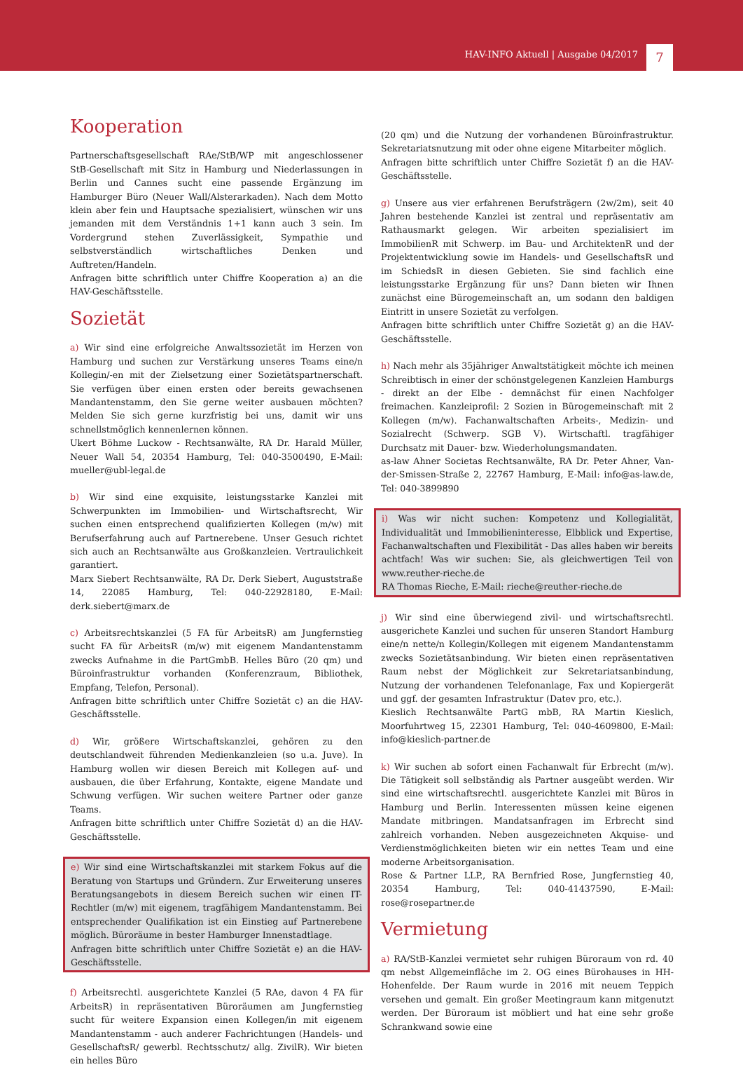HAV-INFO Aktuell | Ausgabe 04/2017 7
Kooperation
Partnerschaftsgesellschaft RAe/StB/WP mit angeschlossener StB-Gesellschaft mit Sitz in Hamburg und Niederlassungen in Berlin und Cannes sucht eine passende Ergänzung im Hamburger Büro (Neuer Wall/Alsterarkaden). Nach dem Motto klein aber fein und Hauptsache spezialisiert, wünschen wir uns jemanden mit dem Verständnis 1+1 kann auch 3 sein. Im Vordergrund stehen Zuverlässigkeit, Sympathie und selbstverständlich wirtschaftliches Denken und Auftreten/Handeln.
Anfragen bitte schriftlich unter Chiffre Kooperation a) an die HAV-Geschäftsstelle.
Sozietät
a) Wir sind eine erfolgreiche Anwaltssozietät im Herzen von Hamburg und suchen zur Verstärkung unseres Teams eine/n Kollegin/-en mit der Zielsetzung einer Sozietätspartnerschaft. Sie verfügen über einen ersten oder bereits gewachsenen Mandantenstamm, den Sie gerne weiter ausbauen möchten? Melden Sie sich gerne kurzfristig bei uns, damit wir uns schnellstmöglich kennenlernen können.
Ukert Böhme Luckow - Rechtsanwälte, RA Dr. Harald Müller, Neuer Wall 54, 20354 Hamburg, Tel: 040-3500490, E-Mail: mueller@ubl-legal.de
b) Wir sind eine exquisite, leistungsstarke Kanzlei mit Schwerpunkten im Immobilien- und Wirtschaftsrecht, Wir suchen einen entsprechend qualifizierten Kollegen (m/w) mit Berufserfahrung auch auf Partnerebene. Unser Gesuch richtet sich auch an Rechtsanwälte aus Großkanzleien. Vertraulichkeit garantiert.
Marx Siebert Rechtsanwälte, RA Dr. Derk Siebert, Auguststraße 14, 22085 Hamburg, Tel: 040-22928180, E-Mail: derk.siebert@marx.de
c) Arbeitsrechtskanzlei (5 FA für ArbeitsR) am Jungfernstieg sucht FA für ArbeitsR (m/w) mit eigenem Mandantenstamm zwecks Aufnahme in die PartGmbB. Helles Büro (20 qm) und Büroinfrastruktur vorhanden (Konferenzraum, Bibliothek, Empfang, Telefon, Personal).
Anfragen bitte schriftlich unter Chiffre Sozietät c) an die HAV-Geschäftsstelle.
d) Wir, größere Wirtschaftskanzlei, gehören zu den deutschlandweit führenden Medienkanzleien (so u.a. Juve). In Hamburg wollen wir diesen Bereich mit Kollegen auf- und ausbauen, die über Erfahrung, Kontakte, eigene Mandate und Schwung verfügen. Wir suchen weitere Partner oder ganze Teams.
Anfragen bitte schriftlich unter Chiffre Sozietät d) an die HAV-Geschäftsstelle.
e) Wir sind eine Wirtschaftskanzlei mit starkem Fokus auf die Beratung von Startups und Gründern. Zur Erweiterung unseres Beratungsangebots in diesem Bereich suchen wir einen IT-Rechtler (m/w) mit eigenem, tragfähigem Mandantenstamm. Bei entsprechender Qualifikation ist ein Einstieg auf Partnerebene möglich. Büroräume in bester Hamburger Innenstadtlage.
Anfragen bitte schriftlich unter Chiffre Sozietät e) an die HAV-Geschäftsstelle.
f) Arbeitsrechtl. ausgerichtete Kanzlei (5 RAe, davon 4 FA für ArbeitsR) in repräsentativen Büroräumen am Jungfernstieg sucht für weitere Expansion einen Kollegen/in mit eigenem Mandantenstamm - auch anderer Fachrichtungen (Handels- und GesellschaftsR/ gewerbl. Rechtsschutz/ allg. ZivilR). Wir bieten ein helles Büro
(20 qm) und die Nutzung der vorhandenen Büroinfrastruktur. Sekretariatsnutzung mit oder ohne eigene Mitarbeiter möglich.
Anfragen bitte schriftlich unter Chiffre Sozietät f) an die HAV-Geschäftsstelle.
g) Unsere aus vier erfahrenen Berufsträgern (2w/2m), seit 40 Jahren bestehende Kanzlei ist zentral und repräsentativ am Rathausmarkt gelegen. Wir arbeiten spezialisiert im ImmobilienR mit Schwerp. im Bau- und ArchitektenR und der Projektentwicklung sowie im Handels- und GesellschaftsR und im SchiedsR in diesen Gebieten. Sie sind fachlich eine leistungsstarke Ergänzung für uns? Dann bieten wir Ihnen zunächst eine Bürogemeinschaft an, um sodann den baldigen Eintritt in unsere Sozietät zu verfolgen.
Anfragen bitte schriftlich unter Chiffre Sozietät g) an die HAV-Geschäftsstelle.
h) Nach mehr als 35jähriger Anwaltstätigkeit möchte ich meinen Schreibtisch in einer der schönstgelegenen Kanzleien Hamburgs - direkt an der Elbe - demnächst für einen Nachfolger freimachen. Kanzleiprofil: 2 Sozien in Bürogemeinschaft mit 2 Kollegen (m/w). Fachanwaltschaften Arbeits-, Medizin- und Sozialrecht (Schwerp. SGB V). Wirtschaftl. tragfähiger Durchsatz mit Dauer- bzw. Wiederholungsmandaten.
as-law Ahner Societas Rechtsanwälte, RA Dr. Peter Ahner, Van-der-Smissen-Straße 2, 22767 Hamburg, E-Mail: info@as-law.de, Tel: 040-3899890
i) Was wir nicht suchen: Kompetenz und Kollegialität, Individualität und Immobilieninteresse, Elbblick und Expertise, Fachanwaltschaften und Flexibilität - Das alles haben wir bereits achtfach! Was wir suchen: Sie, als gleichwertigen Teil von www.reuther-rieche.de
RA Thomas Rieche, E-Mail: rieche@reuther-rieche.de
j) Wir sind eine überwiegend zivil- und wirtschaftsrechtl. ausgerichete Kanzlei und suchen für unseren Standort Hamburg eine/n nette/n Kollegin/Kollegen mit eigenem Mandantenstamm zwecks Sozietätsanbindung. Wir bieten einen repräsentativen Raum nebst der Möglichkeit zur Sekretariatsanbindung, Nutzung der vorhandenen Telefonanlage, Fax und Kopiergerät und ggf. der gesamten Infrastruktur (Datev pro, etc.).
Kieslich Rechtsanwälte PartG mbB, RA Martin Kieslich, Moorfuhrtweg 15, 22301 Hamburg, Tel: 040-4609800, E-Mail: info@kieslich-partner.de
k) Wir suchen ab sofort einen Fachanwalt für Erbrecht (m/w). Die Tätigkeit soll selbständig als Partner ausgeübt werden. Wir sind eine wirtschaftsrechtl. ausgerichtete Kanzlei mit Büros in Hamburg und Berlin. Interessenten müssen keine eigenen Mandate mitbringen. Mandatsanfragen im Erbrecht sind zahlreich vorhanden. Neben ausgezeichneten Akquise- und Verdienstmöglichkeiten bieten wir ein nettes Team und eine moderne Arbeitsorganisation.
Rose & Partner LLP., RA Bernfried Rose, Jungfernstieg 40, 20354 Hamburg, Tel: 040-41437590, E-Mail: rose@rosepartner.de
Vermietung
a) RA/StB-Kanzlei vermietet sehr ruhigen Büroraum von rd. 40 qm nebst Allgemeinfläche im 2. OG eines Bürohauses in HH-Hohenfelde. Der Raum wurde in 2016 mit neuem Teppich versehen und gemalt. Ein großer Meetingraum kann mitgenutzt werden. Der Büroraum ist möbliert und hat eine sehr große Schrankwand sowie eine